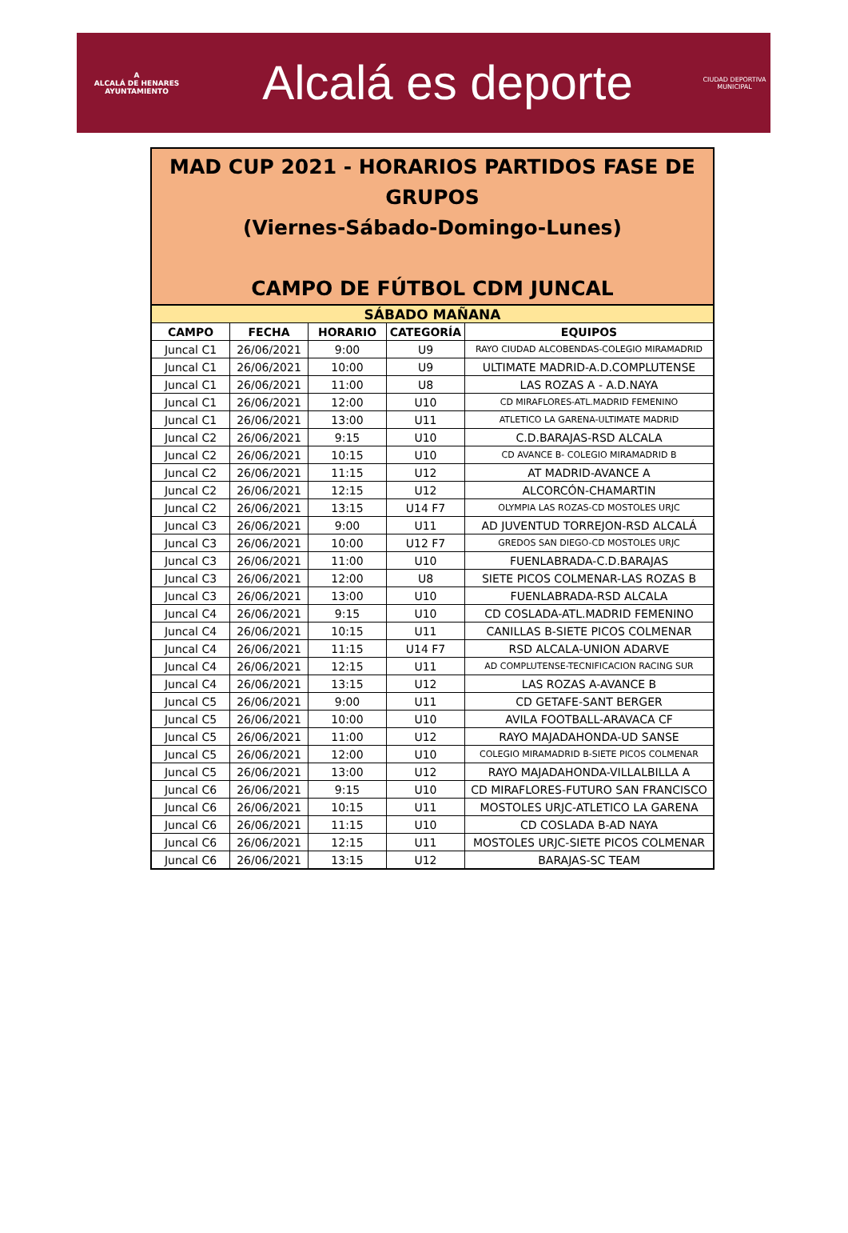A
ALCALÁ DE HENARES
AYUNTAMIENTO
Alcalá es deporte
CIUDAD DEPORTIVA
MUNICIPAL
MAD CUP 2021 - HORARIOS PARTIDOS FASE DE
GRUPOS
(Viernes-Sábado-Domingo-Lunes)
CAMPO DE FÚTBOL CDM JUNCAL
| SÁBADO MAÑANA | | | | |
| CAMPO | FECHA | HORARIO | CATEGORÍA | EQUIPOS |
| Juncal C1 | 26/06/2021 | 9:00 | U9 | RAYO CIUDAD ALCOBENDAS-COLEGIO MIRAMADRID |
| Juncal C1 | 26/06/2021 | 10:00 | U9 | ULTIMATE MADRID-A.D.COMPLUTENSE |
| Juncal C1 | 26/06/2021 | 11:00 | U8 | LAS ROZAS A - A.D.NAYA |
| Juncal C1 | 26/06/2021 | 12:00 | U10 | CD MIRAFLORES-ATL.MADRID FEMENINO |
| Juncal C1 | 26/06/2021 | 13:00 | U11 | ATLETICO LA GARENA-ULTIMATE MADRID |
| Juncal C2 | 26/06/2021 | 9:15 | U10 | C.D.BARAJAS-RSD ALCALA |
| Juncal C2 | 26/06/2021 | 10:15 | U10 | CD AVANCE B- COLEGIO MIRAMADRID B |
| Juncal C2 | 26/06/2021 | 11:15 | U12 | AT MADRID-AVANCE A |
| Juncal C2 | 26/06/2021 | 12:15 | U12 | ALCORCÓN-CHAMARTIN |
| Juncal C2 | 26/06/2021 | 13:15 | U14 F7 | OLYMPIA LAS ROZAS-CD MOSTOLES URJC |
| Juncal C3 | 26/06/2021 | 9:00 | U11 | AD JUVENTUD TORREJON-RSD ALCALÁ |
| Juncal C3 | 26/06/2021 | 10:00 | U12 F7 | GREDOS SAN DIEGO-CD MOSTOLES URJC |
| Juncal C3 | 26/06/2021 | 11:00 | U10 | FUENLABRADA-C.D.BARAJAS |
| Juncal C3 | 26/06/2021 | 12:00 | U8 | SIETE PICOS COLMENAR-LAS ROZAS B |
| Juncal C3 | 26/06/2021 | 13:00 | U10 | FUENLABRADA-RSD ALCALA |
| Juncal C4 | 26/06/2021 | 9:15 | U10 | CD COSLADA-ATL.MADRID FEMENINO |
| Juncal C4 | 26/06/2021 | 10:15 | U11 | CANILLAS B-SIETE PICOS COLMENAR |
| Juncal C4 | 26/06/2021 | 11:15 | U14 F7 | RSD ALCALA-UNION ADARVE |
| Juncal C4 | 26/06/2021 | 12:15 | U11 | AD COMPLUTENSE-TECNIFICACION RACING SUR |
| Juncal C4 | 26/06/2021 | 13:15 | U12 | LAS ROZAS A-AVANCE B |
| Juncal C5 | 26/06/2021 | 9:00 | U11 | CD GETAFE-SANT BERGER |
| Juncal C5 | 26/06/2021 | 10:00 | U10 | AVILA FOOTBALL-ARAVACA CF |
| Juncal C5 | 26/06/2021 | 11:00 | U12 | RAYO MAJADAHONDA-UD SANSE |
| Juncal C5 | 26/06/2021 | 12:00 | U10 | COLEGIO MIRAMADRID B-SIETE PICOS COLMENAR |
| Juncal C5 | 26/06/2021 | 13:00 | U12 | RAYO MAJADAHONDA-VILLALBILLA A |
| Juncal C6 | 26/06/2021 | 9:15 | U10 | CD MIRAFLORES-FUTURO SAN FRANCISCO |
| Juncal C6 | 26/06/2021 | 10:15 | U11 | MOSTOLES URJC-ATLETICO LA GARENA |
| Juncal C6 | 26/06/2021 | 11:15 | U10 | CD COSLADA B-AD NAYA |
| Juncal C6 | 26/06/2021 | 12:15 | U11 | MOSTOLES URJC-SIETE PICOS COLMENAR |
| Juncal C6 | 26/06/2021 | 13:15 | U12 | BARAJAS-SC TEAM |